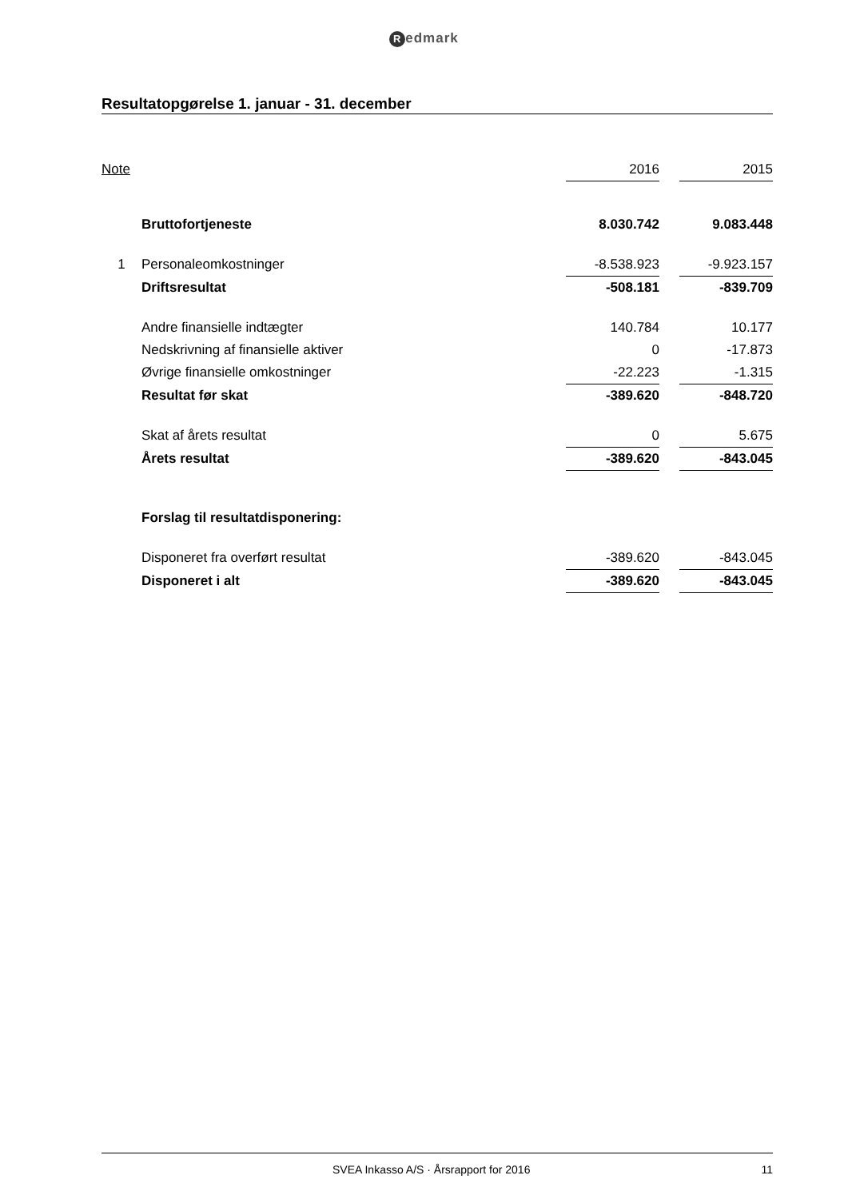Redmark
Resultatopgørelse 1. januar - 31. december
| Note | | 2016 | | 2015 |
| --- | --- | --- | --- | --- |
| | Bruttofortjeneste | 8.030.742 | | 9.083.448 |
| 1 | Personaleomkostninger | -8.538.923 | | -9.923.157 |
| | Driftsresultat | -508.181 | | -839.709 |
| | Andre finansielle indtægter | 140.784 | | 10.177 |
| | Nedskrivning af finansielle aktiver | 0 | | -17.873 |
| | Øvrige finansielle omkostninger | -22.223 | | -1.315 |
| | Resultat før skat | -389.620 | | -848.720 |
| | Skat af årets resultat | 0 | | 5.675 |
| | Årets resultat | -389.620 | | -843.045 |
| | Forslag til resultatdisponering: | | | |
| | Disponeret fra overført resultat | -389.620 | | -843.045 |
| | Disponeret i alt | -389.620 | | -843.045 |
SVEA Inkasso A/S · Årsrapport for 2016
11